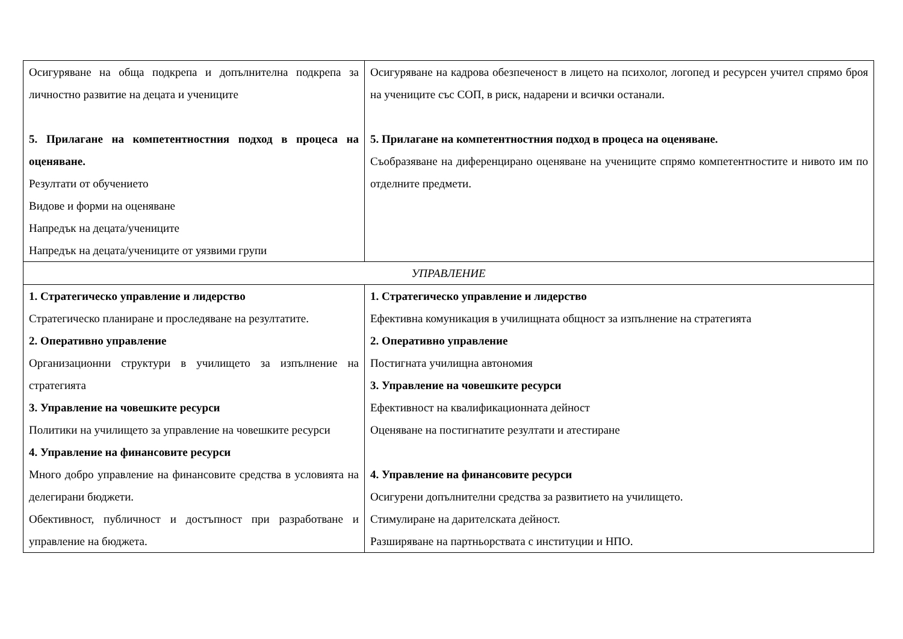| Осигуряване на обща подкрепа и допълнителна подкрепа за личностно развитие на децата и учениците 5. Прилагане на компетентностния подход в процеса на оценяване. Резултати от обучението Видове и форми на оценяване Напредък на децата/учениците Напредък на децата/учениците от уязвими групи | Осигуряване на кадрова обезпеченост в лицето на психолог, логопед и ресурсен учител спрямо броя на учениците със СОП, в риск, надарени и всички останали. 5. Прилагане на компетентностния подход в процеса на оценяване. Съобразяване на диференцирано оценяване на учениците спрямо компетентностите и нивото им по отделните предмети. |
| УПРАВЛЕНИЕ | |
| 1. Стратегическо управление и лидерство Стратегическо планиране и проследяване на резултатите. 2. Оперативно управление Организационни структури в училището за изпълнение на стратегията 3. Управление на човешките ресурси Политики на училището за управление на човешките ресурси 4. Управление на финансовите ресурси Много добро управление на финансовите средства в условията на делегирани бюджети. Обективност, публичност и достъпност при разработване и управление на бюджета. | 1. Стратегическо управление и лидерство Ефективна комуникация в училищната общност за изпълнение на стратегията 2. Оперативно управление Постигната училищна автономия 3. Управление на човешките ресурси Ефективност на квалификационната дейност Оценяване на постигнатите резултати и атестиране 4. Управление на финансовите ресурси Осигурени допълнителни средства за развитието на училището. Стимулиране на дарителската дейност. Разширяване на партньорствата с институции и НПО. |